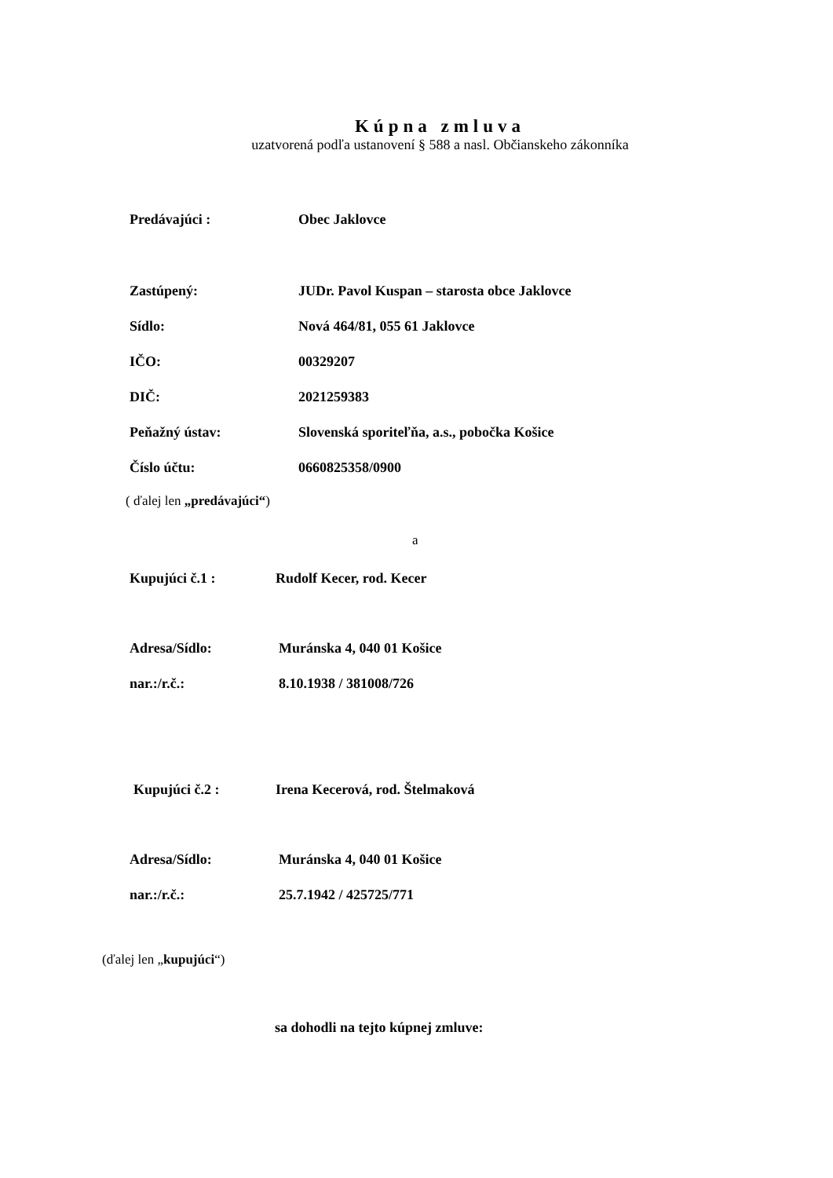Kúpna zmluva
uzatvorená podľa ustanovení § 588 a nasl. Občianskeho zákonníka
Predávajúci : Obec Jaklovce
Zastúpený: JUDr. Pavol Kuspan – starosta obce Jaklovce
Sídlo: Nová 464/81, 055 61 Jaklovce
IČO: 00329207
DIČ: 2021259383
Peňažný ústav: Slovenská sporiteľňa, a.s., pobočka Košice
Číslo účtu: 0660825358/0900
( ďalej len „predávajúci“)
a
Kupujúci č.1 : Rudolf Kecer, rod. Kecer
Adresa/Sídlo: Muránska 4, 040 01 Košice
nar.:/r.č.: 8.10.1938 / 381008/726
Kupujúci č.2 : Irena Kecerová, rod. Štelmaková
Adresa/Sídlo: Muránska 4, 040 01 Košice
nar.:/r.č.: 25.7.1942 / 425725/771
(ďalej len „kupujúci“)
sa dohodli na tejto kúpnej zmluve: